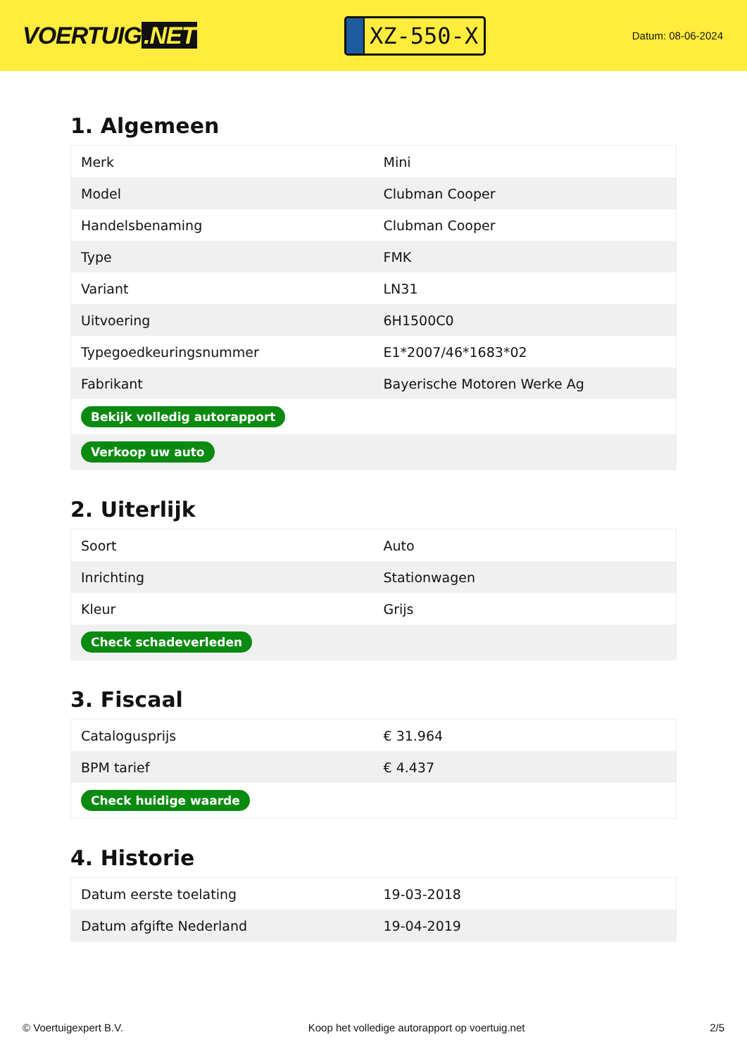VOERTUIG.NET
XZ-550-X
Datum: 08-06-2024
1. Algemeen
| Merk | Mini |
| Model | Clubman Cooper |
| Handelsbenaming | Clubman Cooper |
| Type | FMK |
| Variant | LN31 |
| Uitvoering | 6H1500C0 |
| Typegoedkeuringsnummer | E1*2007/46*1683*02 |
| Fabrikant | Bayerische Motoren Werke Ag |
| Bekijk volledig autorapport | |
| Verkoop uw auto | |
2. Uiterlijk
| Soort | Auto |
| Inrichting | Stationwagen |
| Kleur | Grijs |
| Check schadeverleden | |
3. Fiscaal
| Catalogusprijs | € 31.964 |
| BPM tarief | € 4.437 |
| Check huidige waarde | |
4. Historie
| Datum eerste toelating | 19-03-2018 |
| Datum afgifte Nederland | 19-04-2019 |
© Voertuigexpert B.V. Koop het volledige autorapport op voertuig.net 2/5